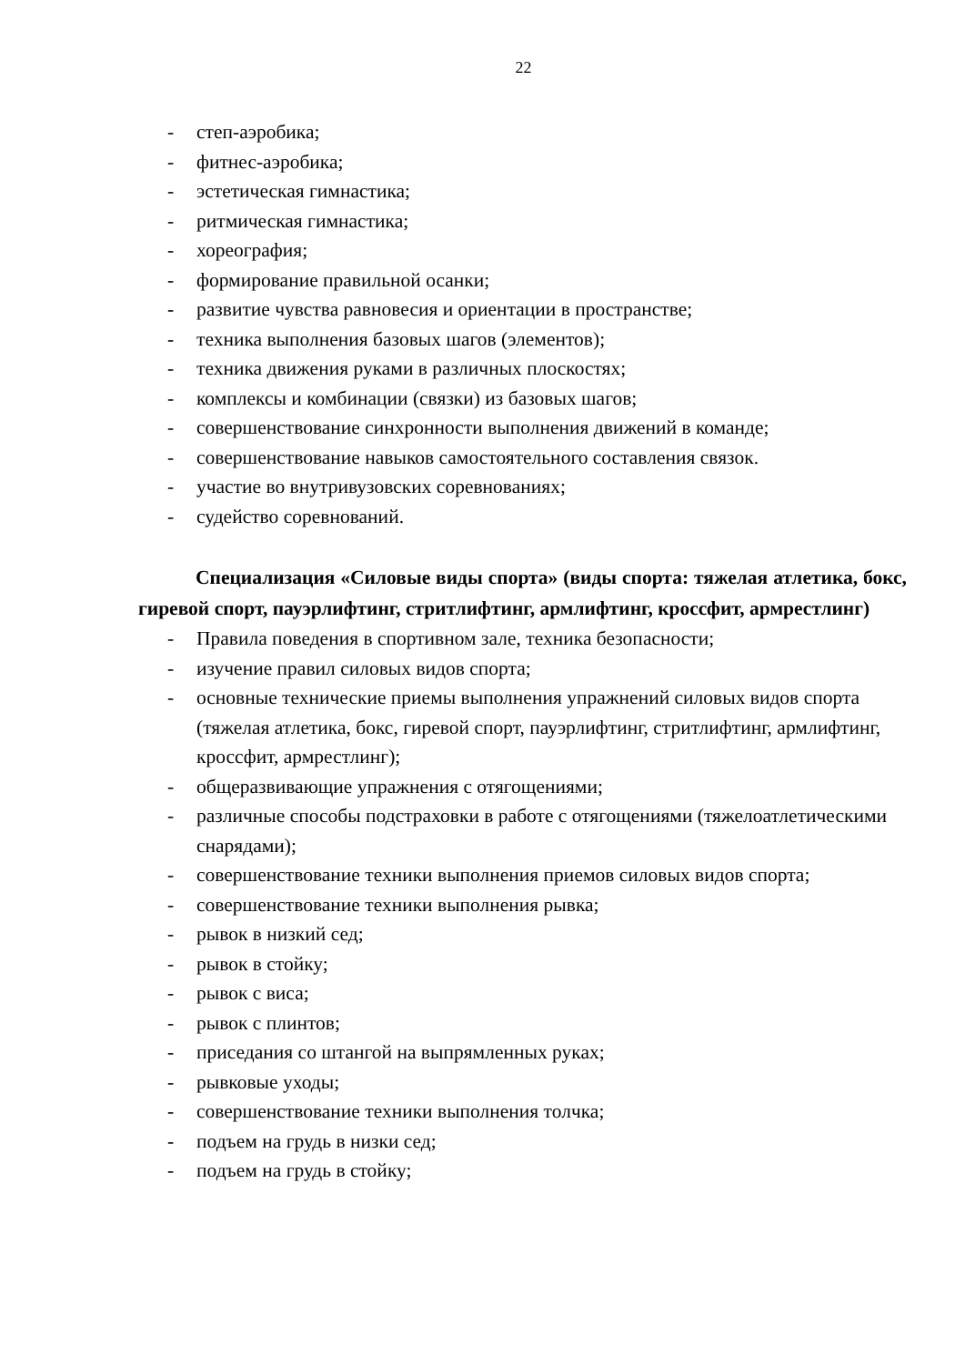22
- степ-аэробика;
- фитнес-аэробика;
- эстетическая гимнастика;
- ритмическая гимнастика;
- хореография;
- формирование правильной осанки;
- развитие чувства равновесия и ориентации в пространстве;
- техника выполнения базовых шагов (элементов);
- техника движения руками в различных плоскостях;
- комплексы и комбинации (связки) из базовых шагов;
- совершенствование синхронности выполнения движений в команде;
- совершенствование навыков самостоятельного составления связок.
- участие во внутривузовских соревнованиях;
- судейство соревнований.
Специализация «Силовые виды спорта» (виды спорта: тяжелая атлетика, бокс, гиревой спорт, пауэрлифтинг, стритлифтинг, армлифтинг, кроссфит, армрестлинг)
- Правила поведения в спортивном зале, техника безопасности;
- изучение правил силовых видов спорта;
- основные технические приемы выполнения упражнений силовых видов спорта (тяжелая атлетика, бокс, гиревой спорт, пауэрлифтинг, стритлифтинг, армлифтинг, кроссфит, армрестлинг);
- общеразвивающие упражнения с отягощениями;
- различные способы подстраховки в работе с отягощениями (тяжелоатлетическими снарядами);
- совершенствование техники выполнения приемов силовых видов спорта;
- совершенствование техники выполнения рывка;
- рывок в низкий сед;
- рывок в стойку;
- рывок с виса;
- рывок с плинтов;
- приседания со штангой на выпрямленных руках;
- рывковые уходы;
- совершенствование техники выполнения толчка;
- подъем на грудь в низки сед;
- подъем на грудь в стойку;